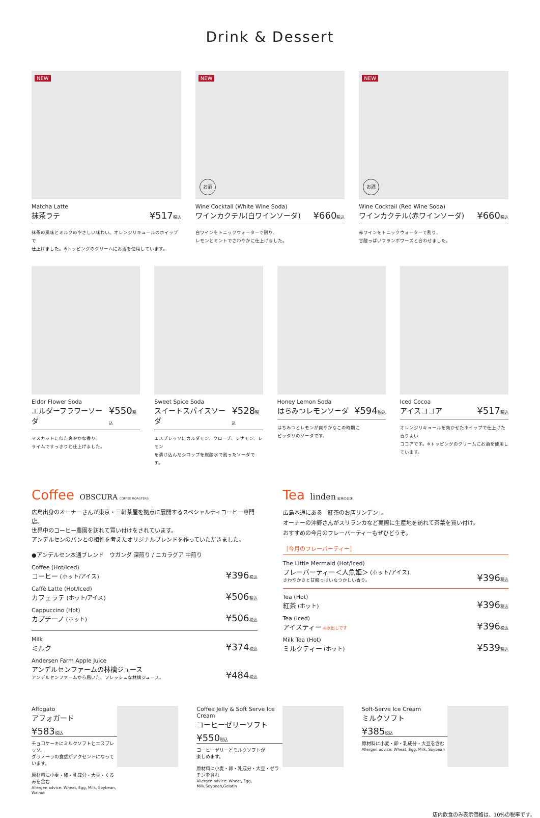Drink & Dessert
NEW
Matcha Latte
抹茶ラテ ¥517税込
抹茶の風味とミルクのやさしい味わい。オレンジリキュールのホイップで
仕上げました。※トッピングのクリームにお酒を使用しています。
NEW
お酒
Wine Cocktail (White Wine Soda)
ワインカクテル(白ワインソーダ) ¥660税込
白ワインをトニックウォーターで割り、
レモンとミントでさわやかに仕上げました。
NEW
お酒
Wine Cocktail (Red Wine Soda)
ワインカクテル(赤ワインソーダ) ¥660税込
赤ワインをトニックウォーターで割り、
甘酸っぱいフランボワーズと合わせました。
Elder Flower Soda
エルダーフラワーソーダ ¥550税込
マスカットに似た爽やかな香り。
ライムですっきりと仕上げました。
Sweet Spice Soda
スイートスパイスソーダ ¥528税込
エスプレッソにカルダモン、クローブ、シナモン、レモン
を漬け込んだシロップを炭酸水で割ったソーダです。
Honey Lemon Soda
はちみつレモンソーダ ¥594税込
はちみつとレモンが爽やかなこの時期に
ピッタリのソーダです。
Iced Cocoa
アイスココア ¥517税込
オレンジリキュールを効かせたホイップで仕上げた香りよい
ココアです。※トッピングのクリームにお酒を使用しています。
Coffee OBSCURA COFFEE ROASTERS
広島出身のオーナーさんが東京・三軒茶屋を拠点に展開するスペシャルティコーヒー専門店。
世界中のコーヒー農園を訪れて買い付けをされています。
アンデルセンのパンとの相性を考えたオリジナルブレンドを作っていただきました。
●アンデルセン本通ブレンド　ウガンダ 深煎り / ニカラグア 中煎り
Coffee (Hot/Iced)
コーヒー (ホット/アイス)
¥396税込
Caffè Latte (Hot/Iced)
カフェラテ (ホット/アイス)
¥506税込
Cappuccino (Hot)
カプチーノ (ホット)
¥506税込
Milk
ミルク
¥374税込
Andersen Farm Apple Juice
アンデルセンファームの林檎ジュース
アンデルセンファームから届いた、フレッシュな林檎ジュース。
¥484税込
Tea linden 紅茶のお店
広島本通にある「紅茶のお店リンデン」。
オーナーの沖野さんがスリランカなど実際に生産地を訪れて茶葉を買い付け。
おすすめの今月のフレーバーティーもぜひどうぞ。
［今月のフレーバーティー］
The Little Mermaid (Hot/Iced)
フレーバーティー＜人魚姫＞ (ホット/アイス)
さわやかさと甘酸っぱいなつかしい香り。
¥396税込
Tea (Hot)
紅茶 (ホット)
¥396税込
Tea (Iced)
アイスティー ◎水出しです
¥396税込
Milk Tea (Hot)
ミルクティー (ホット)
¥539税込
Affogato
アフォガード
¥583税込
チョコケーキにミルクソフトとエスプレッソ。
グラノーラの食感がアクセントになっています。
原材料に小麦・卵・乳成分・大豆・くるみを含む
Allergen advice: Wheat, Egg, Milk, Soybean, Walnut
Coffee Jelly & Soft Serve Ice Cream
コーヒーゼリーソフト
¥550税込
コーヒーゼリーとミルクソフトが
楽しめます。
原材料に小麦・卵・乳成分・大豆・ゼラチンを含む
Allergen advice: Wheat, Egg, Milk,Soybean,Gelatin
Soft-Serve Ice Cream
ミルクソフト
¥385税込
原材料に小麦・卵・乳成分・大豆を含む
Allergen advice: Wheat, Egg, Milk, Soybean
店内飲食のみ表示価格は、10%の税率です。